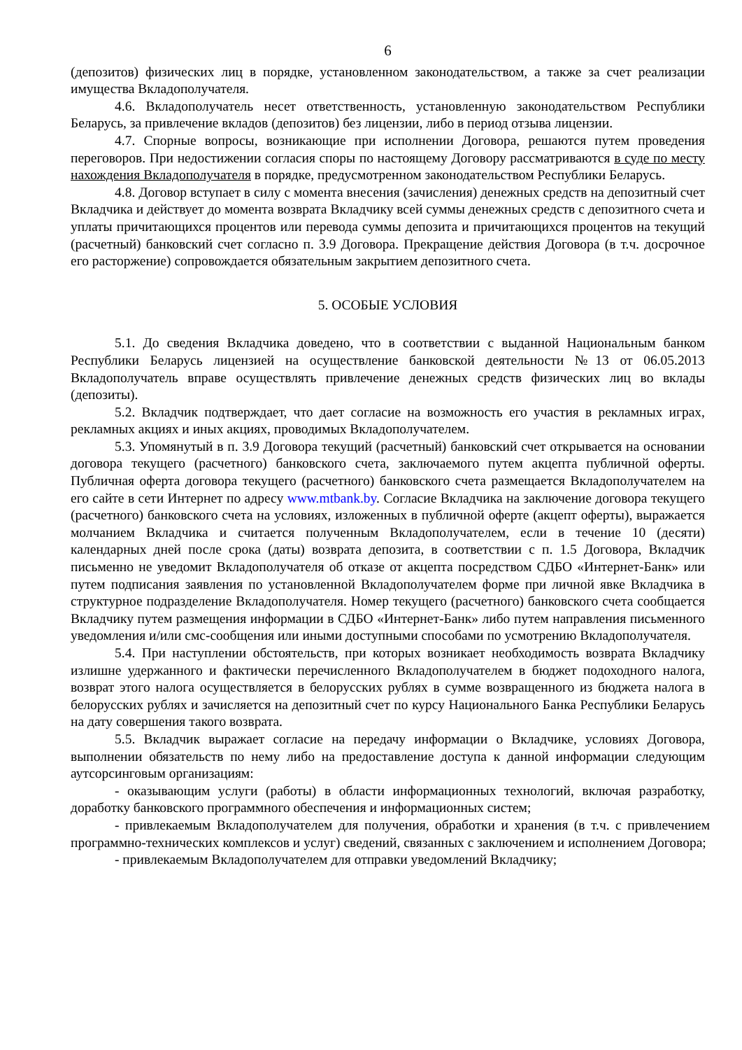6
(депозитов) физических лиц в порядке, установленном законодательством, а также за счет реализации имущества Вкладополучателя.
4.6. Вкладополучатель несет ответственность, установленную законодательством Республики Беларусь, за привлечение вкладов (депозитов) без лицензии, либо в период отзыва лицензии.
4.7. Спорные вопросы, возникающие при исполнении Договора, решаются путем проведения переговоров. При недостижении согласия споры по настоящему Договору рассматриваются в суде по месту нахождения Вкладополучателя в порядке, предусмотренном законодательством Республики Беларусь.
4.8. Договор вступает в силу с момента внесения (зачисления) денежных средств на депозитный счет Вкладчика и действует до момента возврата Вкладчику всей суммы денежных средств с депозитного счета и уплаты причитающихся процентов или перевода суммы депозита и причитающихся процентов на текущий (расчетный) банковский счет согласно п. 3.9 Договора. Прекращение действия Договора (в т.ч. досрочное его расторжение) сопровождается обязательным закрытием депозитного счета.
5. ОСОБЫЕ УСЛОВИЯ
5.1. До сведения Вкладчика доведено, что в соответствии с выданной Национальным банком Республики Беларусь лицензией на осуществление банковской деятельности №13 от 06.05.2013 Вкладополучатель вправе осуществлять привлечение денежных средств физических лиц во вклады (депозиты).
5.2. Вкладчик подтверждает, что дает согласие на возможность его участия в рекламных играх, рекламных акциях и иных акциях, проводимых Вкладополучателем.
5.3. Упомянутый в п. 3.9 Договора текущий (расчетный) банковский счет открывается на основании договора текущего (расчетного) банковского счета, заключаемого путем акцепта публичной оферты. Публичная оферта договора текущего (расчетного) банковского счета размещается Вкладополучателем на его сайте в сети Интернет по адресу www.mtbank.by. Согласие Вкладчика на заключение договора текущего (расчетного) банковского счета на условиях, изложенных в публичной оферте (акцепт оферты), выражается молчанием Вкладчика и считается полученным Вкладополучателем, если в течение 10 (десяти) календарных дней после срока (даты) возврата депозита, в соответствии с п. 1.5 Договора, Вкладчик письменно не уведомит Вкладополучателя об отказе от акцепта посредством СДБО «Интернет-Банк» или путем подписания заявления по установленной Вкладополучателем форме при личной явке Вкладчика в структурное подразделение Вкладополучателя. Номер текущего (расчетного) банковского счета сообщается Вкладчику путем размещения информации в СДБО «Интернет-Банк» либо путем направления письменного уведомления и/или смс-сообщения или иными доступными способами по усмотрению Вкладополучателя.
5.4. При наступлении обстоятельств, при которых возникает необходимость возврата Вкладчику излишне удержанного и фактически перечисленного Вкладополучателем в бюджет подоходного налога, возврат этого налога осуществляется в белорусских рублях в сумме возвращенного из бюджета налога в белорусских рублях и зачисляется на депозитный счет по курсу Национального Банка Республики Беларусь на дату совершения такого возврата.
5.5. Вкладчик выражает согласие на передачу информации о Вкладчике, условиях Договора, выполнении обязательств по нему либо на предоставление доступа к данной информации следующим аутсорсинговым организациям:
- оказывающим услуги (работы) в области информационных технологий, включая разработку, доработку банковского программного обеспечения и информационных систем;
- привлекаемым Вкладополучателем для получения, обработки и хранения (в т.ч. с привлечением программно-технических комплексов и услуг) сведений, связанных с заключением и исполнением Договора;
- привлекаемым Вкладополучателем для отправки уведомлений Вкладчику;